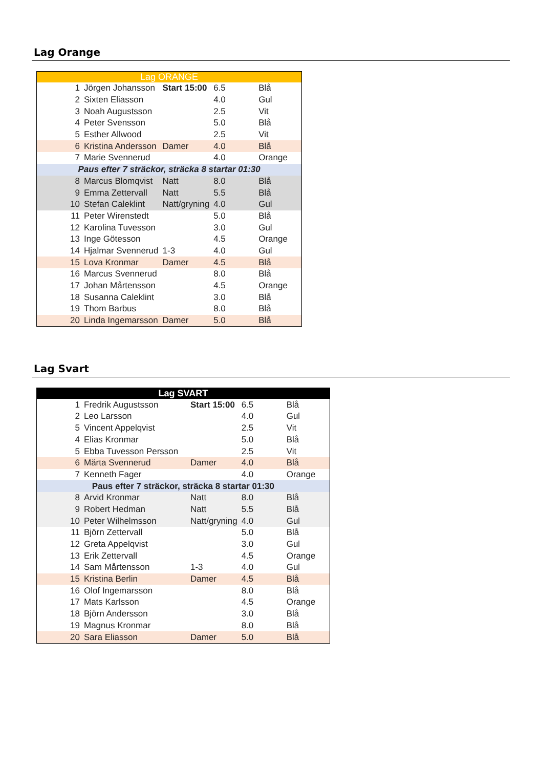Lag Orange
| Lag ORANGE | | | | |
| --- | --- | --- | --- | --- |
| 1 | Jörgen Johansson | Start 15:00 | 6.5 | Blå |
| 2 | Sixten Eliasson | | 4.0 | Gul |
| 3 | Noah Augustsson | | 2.5 | Vit |
| 4 | Peter Svensson | | 5.0 | Blå |
| 5 | Esther Allwood | | 2.5 | Vit |
| 6 | Kristina Andersson | Damer | 4.0 | Blå |
| 7 | Marie Svennerud | | 4.0 | Orange |
| Paus efter 7 sträckor, sträcka 8 startar 01:30 | | | | |
| 8 | Marcus Blomqvist | Natt | 8.0 | Blå |
| 9 | Emma Zettervall | Natt | 5.5 | Blå |
| 10 | Stefan Caleklint | Natt/gryning | 4.0 | Gul |
| 11 | Peter Wirenstedt | | 5.0 | Blå |
| 12 | Karolina Tuvesson | | 3.0 | Gul |
| 13 | Inge Götesson | | 4.5 | Orange |
| 14 | Hjalmar Svennerud | 1-3 | 4.0 | Gul |
| 15 | Lova Kronmar | Damer | 4.5 | Blå |
| 16 | Marcus Svennerud | | 8.0 | Blå |
| 17 | Johan Mårtensson | | 4.5 | Orange |
| 18 | Susanna Caleklint | | 3.0 | Blå |
| 19 | Thom Barbus | | 8.0 | Blå |
| 20 | Linda Ingemarsson | Damer | 5.0 | Blå |
Lag Svart
| Lag SVART | | | | |
| --- | --- | --- | --- | --- |
| 1 | Fredrik Augustsson | Start 15:00 | 6.5 | Blå |
| 2 | Leo Larsson | | 4.0 | Gul |
| 5 | Vincent Appelqvist | | 2.5 | Vit |
| 4 | Elias Kronmar | | 5.0 | Blå |
| 5 | Ebba Tuvesson Persson | | 2.5 | Vit |
| 6 | Märta Svennerud | Damer | 4.0 | Blå |
| 7 | Kenneth Fager | | 4.0 | Orange |
| Paus efter 7 sträckor, sträcka 8 startar 01:30 | | | | |
| 8 | Arvid Kronmar | Natt | 8.0 | Blå |
| 9 | Robert Hedman | Natt | 5.5 | Blå |
| 10 | Peter Wilhelmsson | Natt/gryning | 4.0 | Gul |
| 11 | Björn Zettervall | | 5.0 | Blå |
| 12 | Greta Appelqvist | | 3.0 | Gul |
| 13 | Erik Zettervall | | 4.5 | Orange |
| 14 | Sam Mårtensson | 1-3 | 4.0 | Gul |
| 15 | Kristina Berlin | Damer | 4.5 | Blå |
| 16 | Olof Ingemarsson | | 8.0 | Blå |
| 17 | Mats Karlsson | | 4.5 | Orange |
| 18 | Björn Andersson | | 3.0 | Blå |
| 19 | Magnus Kronmar | | 8.0 | Blå |
| 20 | Sara Eliasson | Damer | 5.0 | Blå |